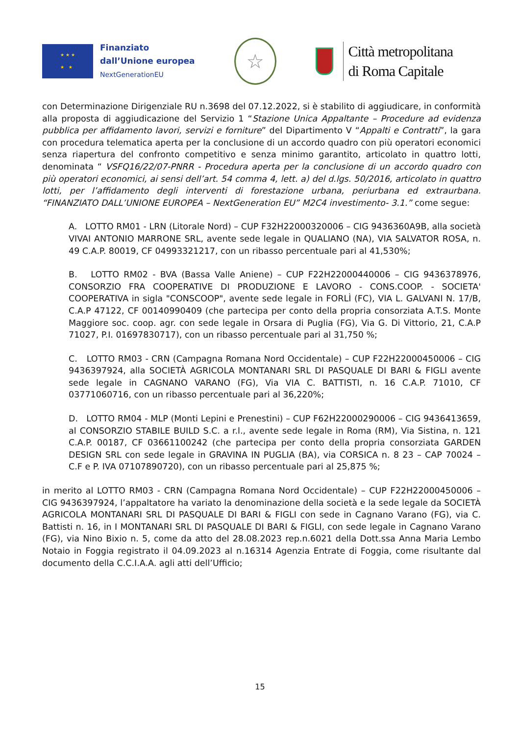★ ★ ★
★ ★
Finanziato
dall’Unione europea
NextGenerationEU
☆
Città metropolitana
di Roma Capitale
con Determinazione Dirigenziale RU n.3698 del 07.12.2022, si è stabilito di aggiudicare, in conformità alla proposta di aggiudicazione del Servizio 1 “Stazione Unica Appaltante – Procedure ad evidenza pubblica per affidamento lavori, servizi e forniture” del Dipartimento V “Appalti e Contratti”, la gara con procedura telematica aperta per la conclusione di un accordo quadro con più operatori economici senza riapertura del confronto competitivo e senza minimo garantito, articolato in quattro lotti, denominata “ VSFQ16/22/07-PNRR - Procedura aperta per la conclusione di un accordo quadro con più operatori economici, ai sensi dell’art. 54 comma 4, lett. a) del d.lgs. 50/2016, articolato in quattro lotti, per l’affidamento degli interventi di forestazione urbana, periurbana ed extraurbana. “FINANZIATO DALL’UNIONE EUROPEA – NextGeneration EU” M2C4 investimento- 3.1.” come segue:
A. LOTTO RM01 - LRN (Litorale Nord) – CUP F32H22000320006 – CIG 9436360A9B, alla società VIVAI ANTONIO MARRONE SRL, avente sede legale in QUALIANO (NA), VIA SALVATOR ROSA, n. 49 C.A.P. 80019, CF 04993321217, con un ribasso percentuale pari al 41,530%;
B. LOTTO RM02 - BVA (Bassa Valle Aniene) – CUP F22H22000440006 – CIG 9436378976, CONSORZIO FRA COOPERATIVE DI PRODUZIONE E LAVORO - CONS.COOP. - SOCIETA' COOPERATIVA in sigla "CONSCOOP", avente sede legale in FORLÌ (FC), VIA L. GALVANI N. 17/B, C.A.P 47122, CF 00140990409 (che partecipa per conto della propria consorziata A.T.S. Monte Maggiore soc. coop. agr. con sede legale in Orsara di Puglia (FG), Via G. Di Vittorio, 21, C.A.P 71027, P.I. 01697830717), con un ribasso percentuale pari al 31,750 %;
C. LOTTO RM03 - CRN (Campagna Romana Nord Occidentale) – CUP F22H22000450006 – CIG 9436397924, alla SOCIETÀ AGRICOLA MONTANARI SRL DI PASQUALE DI BARI & FIGLI avente sede legale in CAGNANO VARANO (FG), Via VIA C. BATTISTI, n. 16 C.A.P. 71010, CF 03771060716, con un ribasso percentuale pari al 36,220%;
D. LOTTO RM04 - MLP (Monti Lepini e Prenestini) – CUP F62H22000290006 – CIG 9436413659, al CONSORZIO STABILE BUILD S.C. a r.l., avente sede legale in Roma (RM), Via Sistina, n. 121 C.A.P. 00187, CF 03661100242 (che partecipa per conto della propria consorziata GARDEN DESIGN SRL con sede legale in GRAVINA IN PUGLIA (BA), via CORSICA n. 8 23 – CAP 70024 – C.F e P. IVA 07107890720), con un ribasso percentuale pari al 25,875 %;
in merito al LOTTO RM03 - CRN (Campagna Romana Nord Occidentale) – CUP F22H22000450006 – CIG 9436397924, l’appaltatore ha variato la denominazione della società e la sede legale da SOCIETÀ AGRICOLA MONTANARI SRL DI PASQUALE DI BARI & FIGLI con sede in Cagnano Varano (FG), via C. Battisti n. 16, in I MONTANARI SRL DI PASQUALE DI BARI & FIGLI, con sede legale in Cagnano Varano (FG), via Nino Bixio n. 5, come da atto del 28.08.2023 rep.n.6021 della Dott.ssa Anna Maria Lembo Notaio in Foggia registrato il 04.09.2023 al n.16314 Agenzia Entrate di Foggia, come risultante dal documento della C.C.I.A.A. agli atti dell’Ufficio;
15